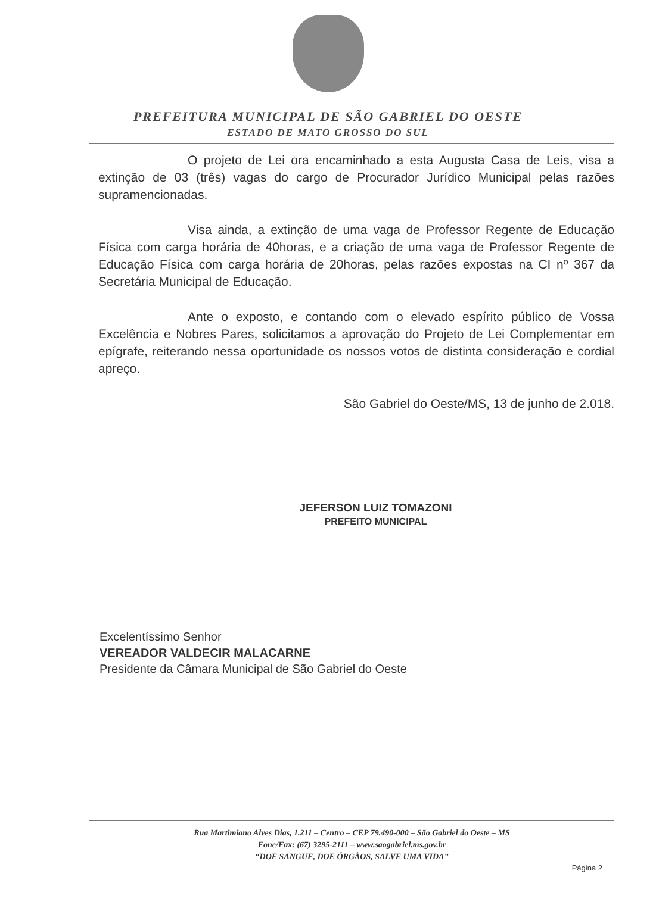PREFEITURA MUNICIPAL DE SÃO GABRIEL DO OESTE
ESTADO DE MATO GROSSO DO SUL
O projeto de Lei ora encaminhado a esta Augusta Casa de Leis, visa a extinção de 03 (três) vagas do cargo de Procurador Jurídico Municipal pelas razões supramencionadas.
Visa ainda, a extinção de uma vaga de Professor Regente de Educação Física com carga horária de 40horas, e a criação de uma vaga de Professor Regente de Educação Física com carga horária de 20horas, pelas razões expostas na CI nº 367 da Secretária Municipal de Educação.
Ante o exposto, e contando com o elevado espírito público de Vossa Excelência e Nobres Pares, solicitamos a aprovação do Projeto de Lei Complementar em epígrafe, reiterando nessa oportunidade os nossos votos de distinta consideração e cordial apreço.
São Gabriel do Oeste/MS, 13 de junho de 2.018.
JEFERSON LUIZ TOMAZONI
PREFEITO MUNICIPAL
Excelentíssimo Senhor
VEREADOR VALDECIR MALACARNE
Presidente da Câmara Municipal de São Gabriel do Oeste
Rua Martimiano Alves Dias, 1.211 – Centro – CEP 79.490-000 – São Gabriel do Oeste – MS
Fone/Fax: (67) 3295-2111 – www.saogabriel.ms.gov.br
“DOE SANGUE, DOE ÓRGÃOS, SALVE UMA VIDA”
Página 2